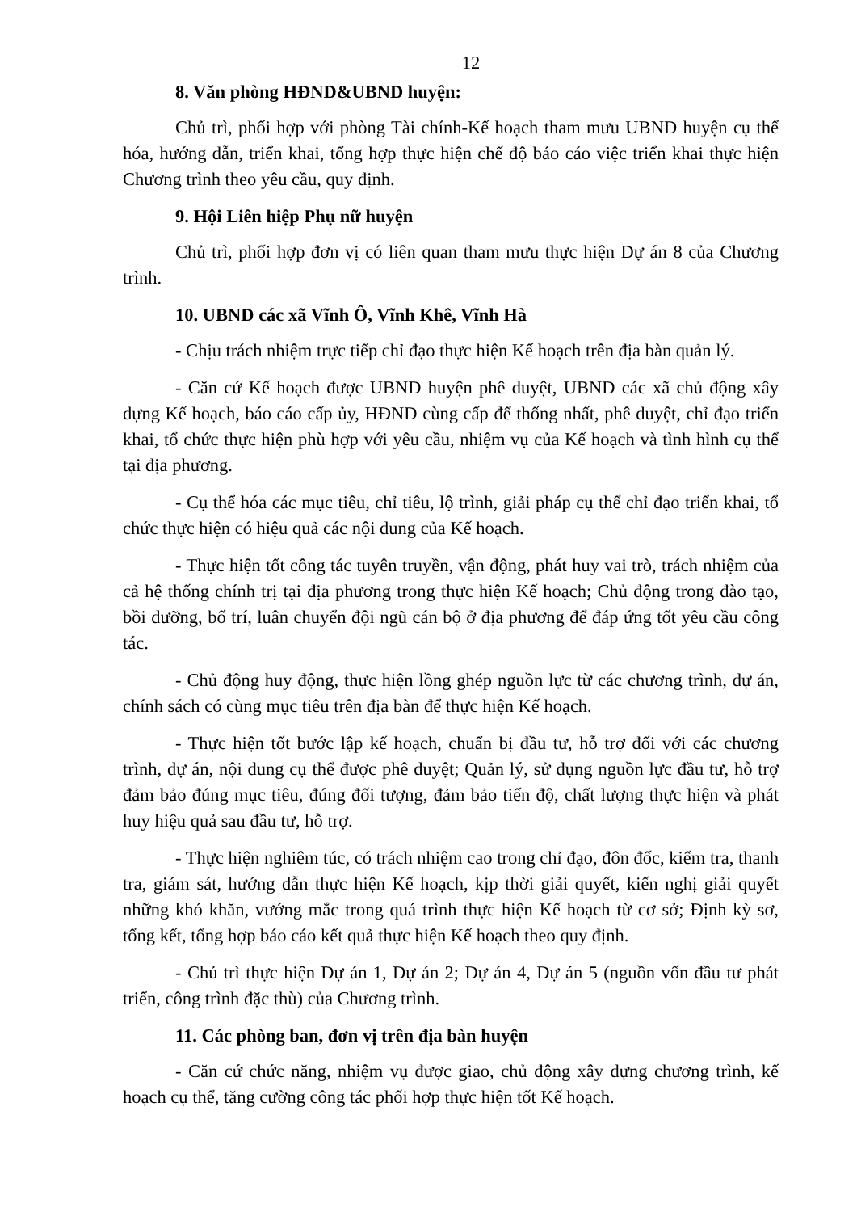12
8. Văn phòng HĐND&UBND huyện:
Chủ trì, phối hợp với phòng Tài chính-Kế hoạch tham mưu UBND huyện cụ thể hóa, hướng dẫn, triển khai, tổng hợp thực hiện chế độ báo cáo việc triển khai thực hiện Chương trình theo yêu cầu, quy định.
9. Hội Liên hiệp Phụ nữ huyện
Chủ trì, phối hợp đơn vị có liên quan tham mưu thực hiện Dự án 8 của Chương trình.
10. UBND các xã Vĩnh Ô, Vĩnh Khê, Vĩnh Hà
- Chịu trách nhiệm trực tiếp chỉ đạo thực hiện Kế hoạch trên địa bàn quản lý.
- Căn cứ Kế hoạch được UBND huyện phê duyệt, UBND các xã chủ động xây dựng Kế hoạch, báo cáo cấp ủy, HĐND cùng cấp để thống nhất, phê duyệt, chỉ đạo triển khai, tổ chức thực hiện phù hợp với yêu cầu, nhiệm vụ của Kế hoạch và tình hình cụ thể tại địa phương.
- Cụ thể hóa các mục tiêu, chỉ tiêu, lộ trình, giải pháp cụ thể chỉ đạo triển khai, tổ chức thực hiện có hiệu quả các nội dung của Kế hoạch.
- Thực hiện tốt công tác tuyên truyền, vận động, phát huy vai trò, trách nhiệm của cả hệ thống chính trị tại địa phương trong thực hiện Kế hoạch; Chủ động trong đào tạo, bồi dưỡng, bố trí, luân chuyển đội ngũ cán bộ ở địa phương để đáp ứng tốt yêu cầu công tác.
- Chủ động huy động, thực hiện lồng ghép nguồn lực từ các chương trình, dự án, chính sách có cùng mục tiêu trên địa bàn để thực hiện Kế hoạch.
- Thực hiện tốt bước lập kế hoạch, chuẩn bị đầu tư, hỗ trợ đối với các chương trình, dự án, nội dung cụ thể được phê duyệt; Quản lý, sử dụng nguồn lực đầu tư, hỗ trợ đảm bảo đúng mục tiêu, đúng đối tượng, đảm bảo tiến độ, chất lượng thực hiện và phát huy hiệu quả sau đầu tư, hỗ trợ.
- Thực hiện nghiêm túc, có trách nhiệm cao trong chỉ đạo, đôn đốc, kiểm tra, thanh tra, giám sát, hướng dẫn thực hiện Kế hoạch, kịp thời giải quyết, kiến nghị giải quyết những khó khăn, vướng mắc trong quá trình thực hiện Kế hoạch từ cơ sở; Định kỳ sơ, tổng kết, tổng hợp báo cáo kết quả thực hiện Kế hoạch theo quy định.
- Chủ trì thực hiện Dự án 1, Dự án 2; Dự án 4, Dự án 5 (nguồn vốn đầu tư phát triển, công trình đặc thù) của Chương trình.
11. Các phòng ban, đơn vị trên địa bàn huyện
- Căn cứ chức năng, nhiệm vụ được giao, chủ động xây dựng chương trình, kế hoạch cụ thể, tăng cường công tác phối hợp thực hiện tốt Kế hoạch.